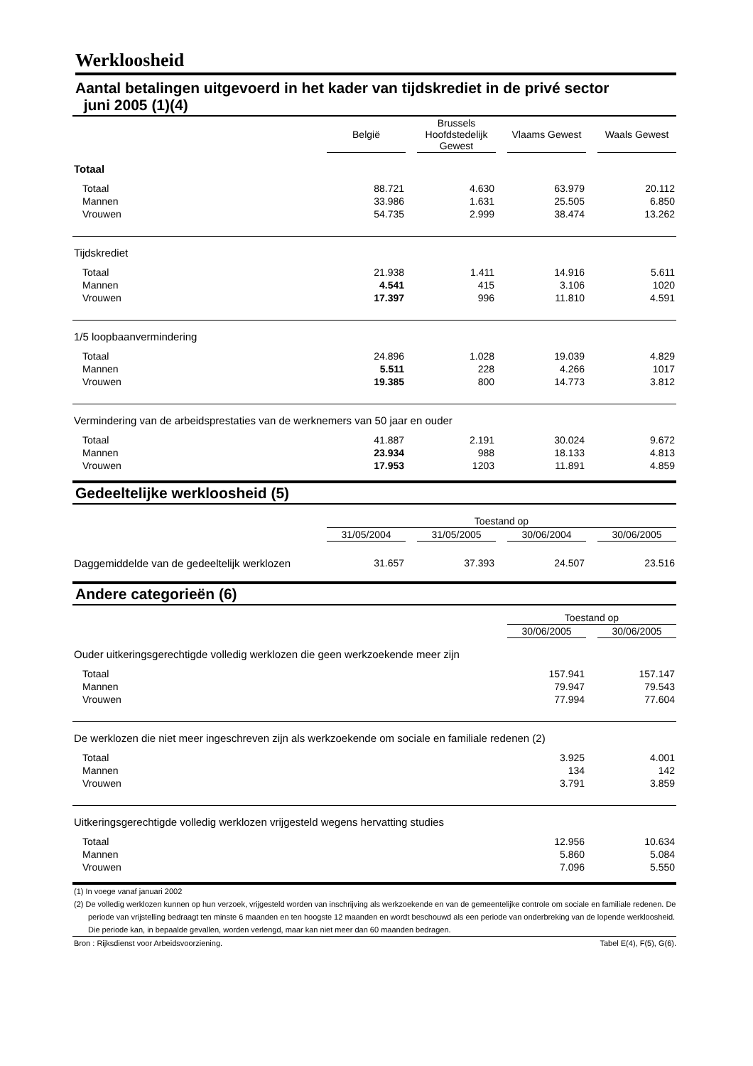Werkloosheid
Aantal betalingen uitgevoerd in het kader van tijdskrediet in de privé sector
juni 2005 (1)(4)
| | België | | Brussels Hoofdstedelijk Gewest | | Vlaams Gewest | | Waals Gewest |
| Totaal | | | | | | | |
| Totaal | 88.721 | | 4.630 | | 63.979 | | 20.112 |
| Mannen | 33.986 | | 1.631 | | 25.505 | | 6.850 |
| Vrouwen | 54.735 | | 2.999 | | 38.474 | | 13.262 |
| Tijdskrediet | | | | | | | |
| Totaal | 21.938 | | 1.411 | | 14.916 | | 5.611 |
| Mannen | 4.541 | | 415 | | 3.106 | | 1020 |
| Vrouwen | 17.397 | | 996 | | 11.810 | | 4.591 |
| 1/5 loopbaanvermindering | | | | | | | |
| Totaal | 24.896 | | 1.028 | | 19.039 | | 4.829 |
| Mannen | 5.511 | | 228 | | 4.266 | | 1017 |
| Vrouwen | 19.385 | | 800 | | 14.773 | | 3.812 |
| Vermindering van de arbeidsprestaties van de werknemers van 50 jaar en ouder | | | | | | | |
| Totaal | 41.887 | | 2.191 | | 30.024 | | 9.672 |
| Mannen | 23.934 | | 988 | | 18.133 | | 4.813 |
| Vrouwen | 17.953 | | 1203 | | 11.891 | | 4.859 |
Gedeeltelijke werkloosheid (5)
| | Toestand op | | | | | | |
| | 31/05/2004 | | 31/05/2005 | | 30/06/2004 | | 30/06/2005 |
| Daggemiddelde van de gedeeltelijk werklozen | 31.657 | | 37.393 | | 24.507 | | 23.516 |
Andere categorieën (6)
| | Toestand op | | |
| | 30/06/2005 | | 30/06/2005 |
| Ouder uitkeringsgerechtigde volledig werklozen die geen werkzoekende meer zijn | | | |
| Totaal | 157.941 | | 157.147 |
| Mannen | 79.947 | | 79.543 |
| Vrouwen | 77.994 | | 77.604 |
| De werklozen die niet meer ingeschreven zijn als werkzoekende om sociale en familiale redenen (2) | | | |
| Totaal | 3.925 | | 4.001 |
| Mannen | 134 | | 142 |
| Vrouwen | 3.791 | | 3.859 |
| Uitkeringsgerechtigde volledig werklozen vrijgesteld wegens hervatting studies | | | |
| Totaal | 12.956 | | 10.634 |
| Mannen | 5.860 | | 5.084 |
| Vrouwen | 7.096 | | 5.550 |
(1) In voege vanaf januari 2002
(2) De volledig werklozen kunnen op hun verzoek, vrijgesteld worden van inschrijving als werkzoekende en van de gemeentelijke controle om sociale en familiale redenen. De periode van vrijstelling bedraagt ten minste 6 maanden en ten hoogste 12 maanden en wordt beschouwd als een periode van onderbreking van de lopende werkloosheid. Die periode kan, in bepaalde gevallen, worden verlengd, maar kan niet meer dan 60 maanden bedragen.
Bron : Rijksdienst voor Arbeidsvoorziening. Tabel E(4), F(5), G(6).